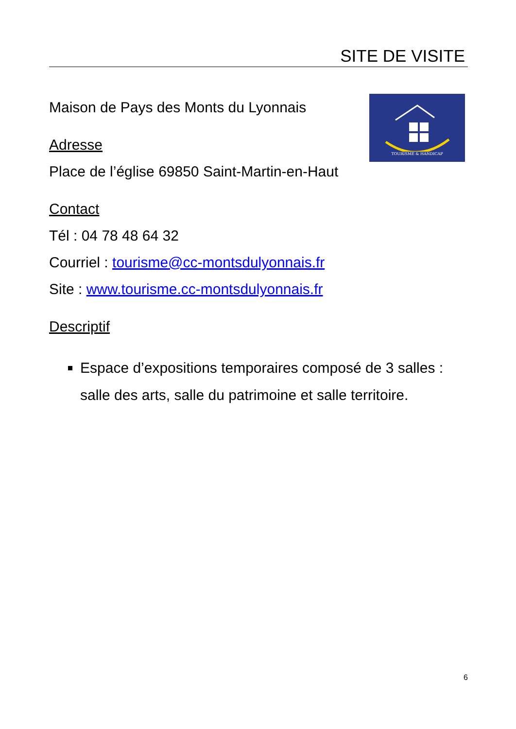SITE DE VISITE
Maison de Pays des Monts du Lyonnais
Adresse
Place de l’église 69850 Saint-Martin-en-Haut
TOURISME & HANDICAP
Contact
Tél : 04 78 48 64 32
Courriel : tourisme@cc-montsdulyonnais.fr
Site : www.tourisme.cc-montsdulyonnais.fr
Descriptif
Espace d’expositions temporaires composé de 3 salles : salle des arts, salle du patrimoine et salle territoire.
6